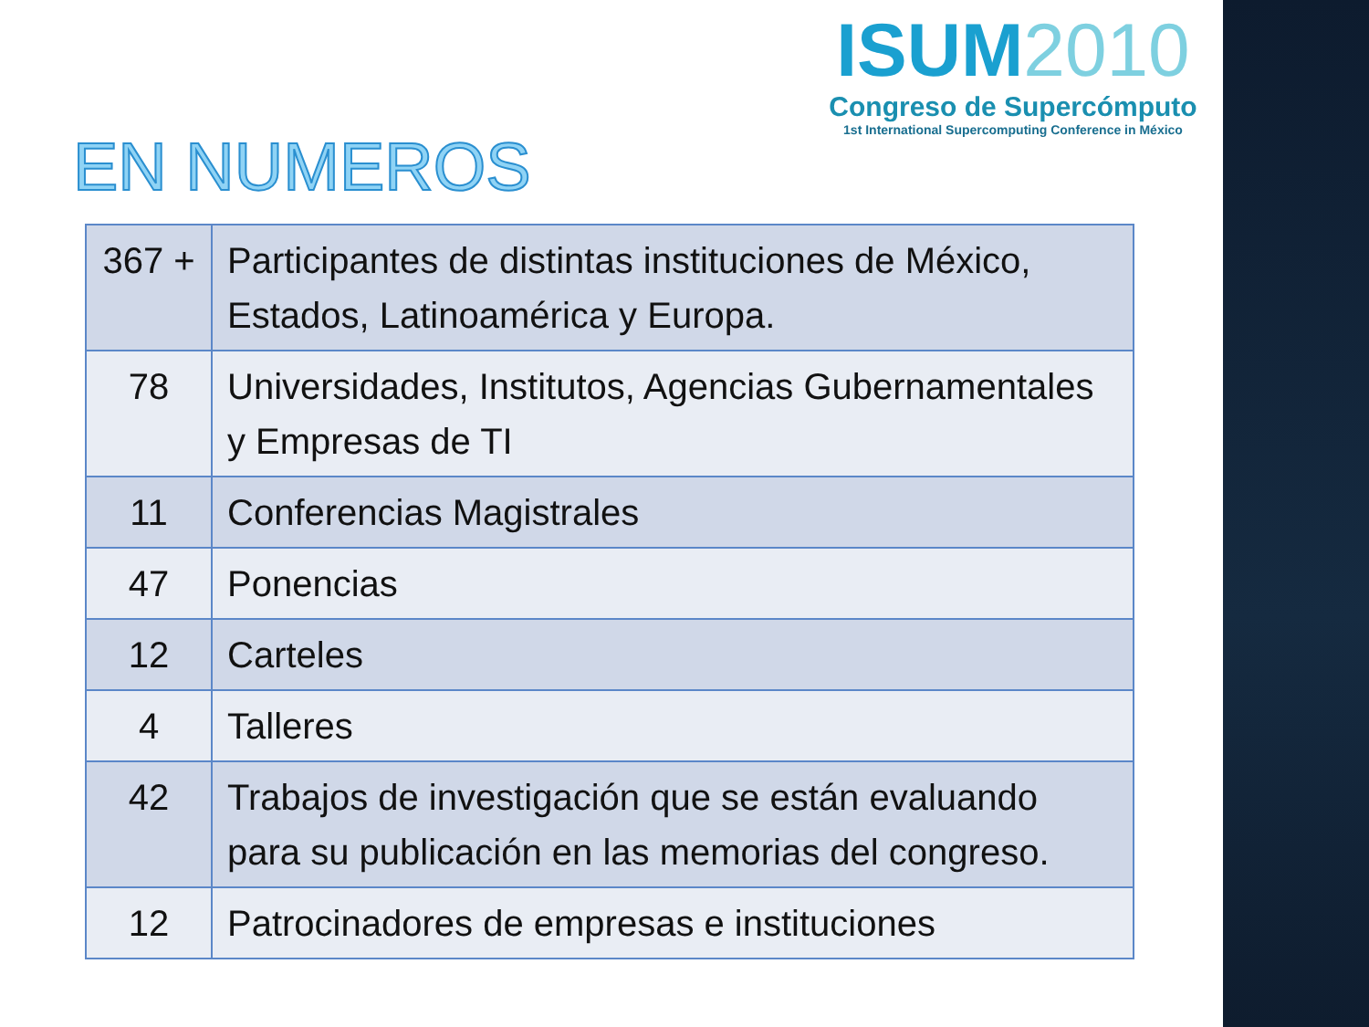ISUM2010
Congreso de Supercómputo
1st International Supercomputing Conference in México
EN NUMEROS
| 367 + | Participantes de distintas instituciones de México, Estados, Latinoamérica y Europa. |
| 78 | Universidades, Institutos, Agencias Gubernamentales y Empresas de TI |
| 11 | Conferencias Magistrales |
| 47 | Ponencias |
| 12 | Carteles |
| 4 | Talleres |
| 42 | Trabajos de investigación que se están evaluando para su publicación en las memorias del congreso. |
| 12 | Patrocinadores de empresas e instituciones |